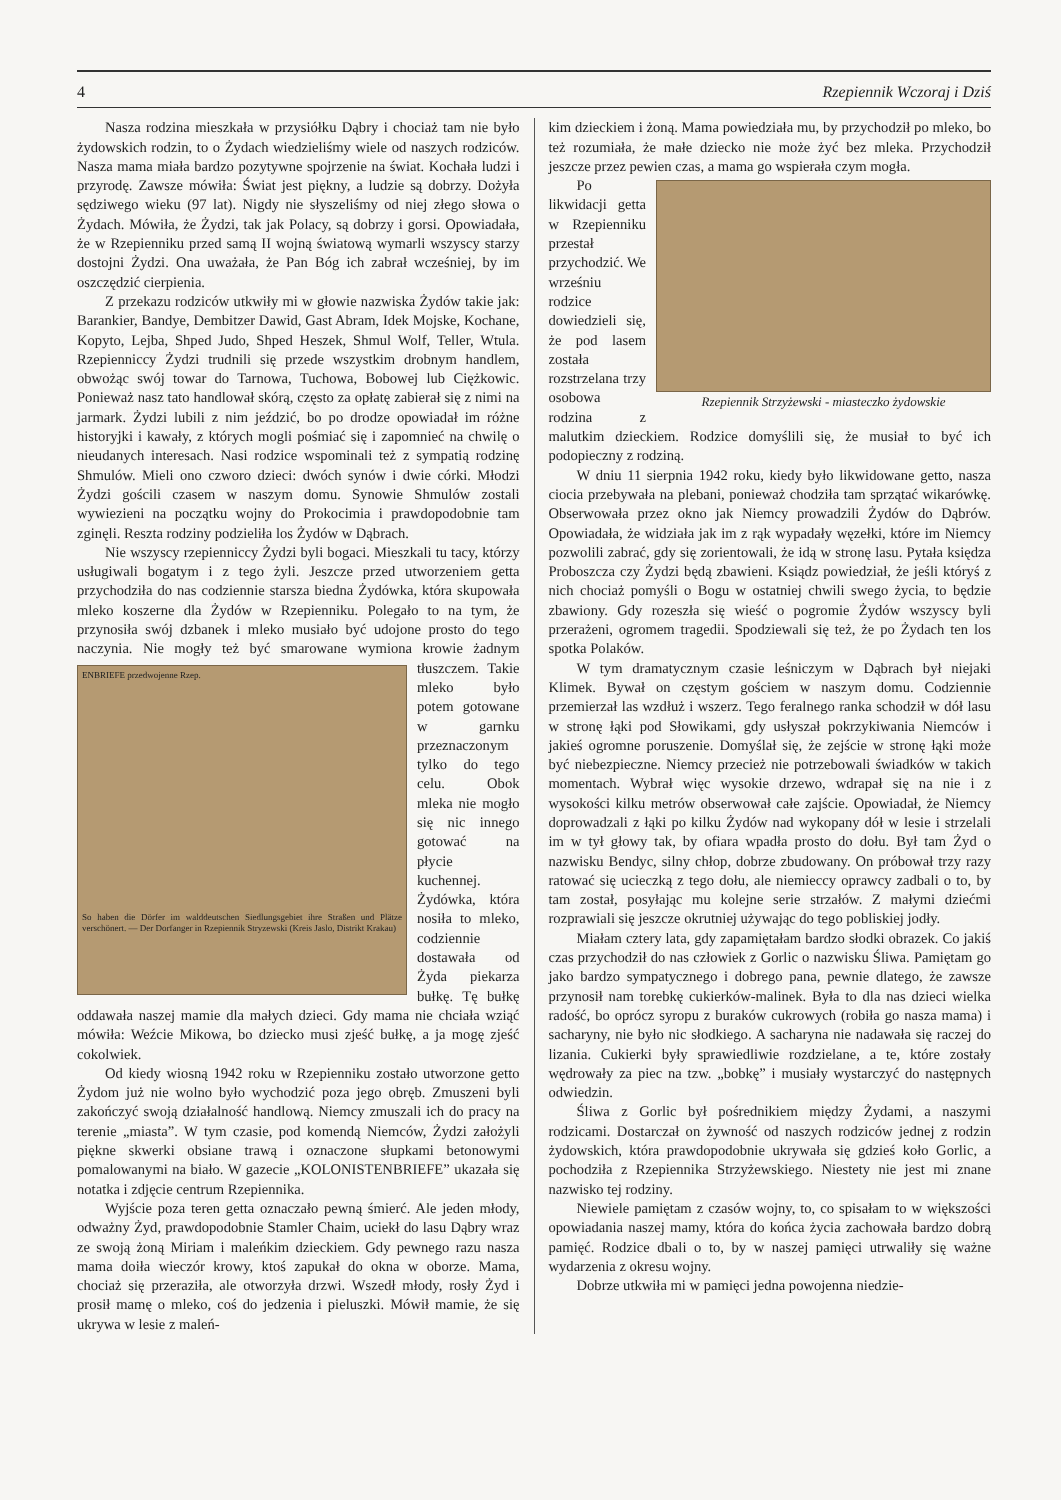4 Rzepiennik Wczoraj i Dziś
Nasza rodzina mieszkała w przysiółku Dąbry i chociaż tam nie było żydowskich rodzin, to o Żydach wiedzieliśmy wiele od naszych rodziców. Nasza mama miała bardzo pozytywne spojrzenie na świat. Kochała ludzi i przyrodę. Zawsze mówiła: Świat jest piękny, a ludzie są dobrzy. Dożyła sędziwego wieku (97 lat). Nigdy nie słyszeliśmy od niej złego słowa o Żydach. Mówiła, że Żydzi, tak jak Polacy, są dobrzy i gorsi. Opowiadała, że w Rzepienniku przed samą II wojną światową wymarli wszyscy starzy dostojni Żydzi. Ona uważała, że Pan Bóg ich zabrał wcześniej, by im oszczędzić cierpienia.
Z przekazu rodziców utkwiły mi w głowie nazwiska Żydów takie jak: Barankier, Bandye, Dembitzer Dawid, Gast Abram, Idek Mojske, Kochane, Kopyto, Lejba, Shped Judo, Shped Heszek, Shmul Wolf, Teller, Wtula. Rzepienniccy Żydzi trudnili się przede wszystkim drobnym handlem, obwożąc swój towar do Tarnowa, Tuchowa, Bobowej lub Ciężkowic. Ponieważ nasz tato handlował skórą, często za opłatę zabierał się z nimi na jarmark. Żydzi lubili z nim jeździć, bo po drodze opowiadał im różne historyjki i kawały, z których mogli pośmiać się i zapomnieć na chwilę o nieudanych interesach. Nasi rodzice wspominali też z sympatią rodzinę Shmulów. Mieli ono czworo dzieci: dwóch synów i dwie córki. Młodzi Żydzi gościli czasem w naszym domu. Synowie Shmulów zostali wywiezieni na początku wojny do Prokocimia i prawdopodobnie tam zginęli. Reszta rodziny podzieliła los Żydów w Dąbrach.
Nie wszyscy rzepienniccy Żydzi byli bogaci. Mieszkali tu tacy, którzy usługiwali bogatym i z tego żyli. Jeszcze przed utworzeniem getta przychodziła do nas codziennie starsza biedna Żydówka, która skupowała mleko koszerne dla Żydów w Rzepienniku. Polegało to na tym, że przynosiła swój dzbanek i mleko musiało być udojone prosto do tego naczynia. Nie mogły też być smarowane
ENBRIEFE przedwojenne Rzep.
So haben die Dörfer im walddeutschen Siedlungsgebiet ihre Straßen und Plätze verschönert. — Der Dorfanger in Rzepiennik Stryzewski (Kreis Jaslo, Distrikt Krakau)
wymiona krowie żadnym tłuszczem. Takie mleko było potem gotowane w garnku przeznaczonym tylko do tego celu. Obok mleka nie mogło się nic innego gotować na płycie kuchennej. Żydówka, która nosiła to mleko, codziennie dostawała od Żyda piekarza bułkę. Tę bułkę oddawała naszej mamie dla małych dzieci. Gdy mama nie chciała wziąć mówiła: Weźcie Mikowa, bo dziecko musi zjeść bułkę, a ja mogę zjeść cokolwiek.
Od kiedy wiosną 1942 roku w Rzepienniku zostało utworzone getto Żydom już nie wolno było wychodzić poza jego obręb. Zmuszeni byli zakończyć swoją działalność handlową. Niemcy zmuszali ich do pracy na terenie „miasta”. W tym czasie, pod komendą Niemców, Żydzi założyli piękne skwerki obsiane trawą i oznaczone słupkami betonowymi pomalowanymi na biało. W gazecie „KOLONISTENBRIEFE” ukazała się notatka i zdjęcie centrum Rzepiennika.
Wyjście poza teren getta oznaczało pewną śmierć. Ale jeden młody, odważny Żyd, prawdopodobnie Stamler Chaim, uciekł do lasu Dąbry wraz ze swoją żoną Miriam i maleńkim dzieckiem. Gdy pewnego razu nasza mama doiła wieczór krowy, ktoś zapukał do okna w oborze. Mama, chociaż się przeraziła, ale otworzyła drzwi. Wszedł młody, rosły Żyd i prosił mamę o mleko, coś do jedzenia i pieluszki. Mówił mamie, że się ukrywa w lesie z maleń-
kim dzieckiem i żoną. Mama powiedziała mu, by przychodził po mleko, bo też rozumiała, że małe dziecko nie może żyć bez mleka. Przychodził jeszcze przez pewien czas, a mama go wspierała czym mogła.
Rzepiennik Strzyżewski - miasteczko żydowskie
Po likwidacji getta w Rzepienniku przestał przychodzić. We wrześniu rodzice dowiedzieli się, że pod lasem została rozstrzelana trzy osobowa rodzina z malutkim dzieckiem. Rodzice domyślili się, że musiał to być ich podopieczny z rodziną.
W dniu 11 sierpnia 1942 roku, kiedy było likwidowane getto, nasza ciocia przebywała na plebani, ponieważ chodziła tam sprzątać wikarówkę. Obserwowała przez okno jak Niemcy prowadzili Żydów do Dąbrów. Opowiadała, że widziała jak im z rąk wypadały węzełki, które im Niemcy pozwolili zabrać, gdy się zorientowali, że idą w stronę lasu. Pytała księdza Proboszcza czy Żydzi będą zbawieni. Ksiądz powiedział, że jeśli któryś z nich chociaż pomyśli o Bogu w ostatniej chwili swego życia, to będzie zbawiony. Gdy rozeszła się wieść o pogromie Żydów wszyscy byli przerażeni, ogromem tragedii. Spodziewali się też, że po Żydach ten los spotka Polaków.
W tym dramatycznym czasie leśniczym w Dąbrach był niejaki Klimek. Bywał on częstym gościem w naszym domu. Codziennie przemierzał las wzdłuż i wszerz. Tego feralnego ranka schodził w dół lasu w stronę łąki pod Słowikami, gdy usłyszał pokrzykiwania Niemców i jakieś ogromne poruszenie. Domyślał się, że zejście w stronę łąki może być niebezpieczne. Niemcy przecież nie potrzebowali świadków w takich momentach. Wybrał więc wysokie drzewo, wdrapał się na nie i z wysokości kilku metrów obserwował całe zajście. Opowiadał, że Niemcy doprowadzali z łąki po kilku Żydów nad wykopany dół w lesie i strzelali im w tył głowy tak, by ofiara wpadła prosto do dołu. Był tam Żyd o nazwisku Bendyc, silny chłop, dobrze zbudowany. On próbował trzy razy ratować się ucieczką z tego dołu, ale niemieccy oprawcy zadbali o to, by tam został, posyłając mu kolejne serie strzałów. Z małymi dziećmi rozprawiali się jeszcze okrutniej używając do tego pobliskiej jodły.
Miałam cztery lata, gdy zapamiętałam bardzo słodki obrazek. Co jakiś czas przychodził do nas człowiek z Gorlic o nazwisku Śliwa. Pamiętam go jako bardzo sympatycznego i dobrego pana, pewnie dlatego, że zawsze przynosił nam torebkę cukierków-malinek. Była to dla nas dzieci wielka radość, bo oprócz syropu z buraków cukrowych (robiła go nasza mama) i sacharyny, nie było nic słodkiego. A sacharyna nie nadawała się raczej do lizania. Cukierki były sprawiedliwie rozdzielane, a te, które zostały wędrowały za piec na tzw. „bobkę” i musiały wystarczyć do następnych odwiedzin.
Śliwa z Gorlic był pośrednikiem między Żydami, a naszymi rodzicami. Dostarczał on żywność od naszych rodziców jednej z rodzin żydowskich, która prawdopodobnie ukrywała się gdzieś koło Gorlic, a pochodziła z Rzepiennika Strzyżewskiego. Niestety nie jest mi znane nazwisko tej rodziny.
Niewiele pamiętam z czasów wojny, to, co spisałam to w większości opowiadania naszej mamy, która do końca życia zachowała bardzo dobrą pamięć. Rodzice dbali o to, by w naszej pamięci utrwaliły się ważne wydarzenia z okresu wojny.
Dobrze utkwiła mi w pamięci jedna powojenna niedzie-